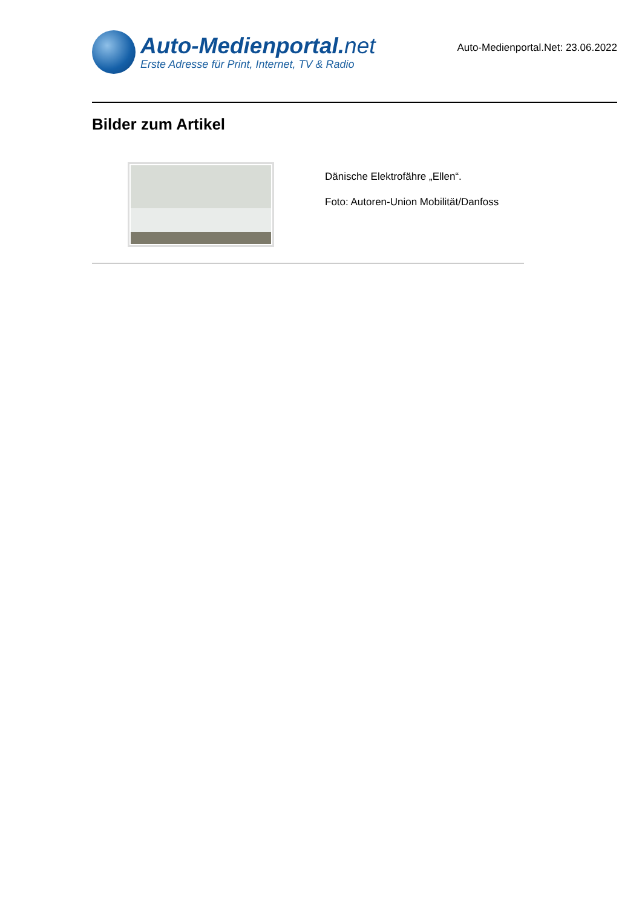Auto-Medienportal.net
Erste Adresse für Print, Internet, TV & Radio
Auto-Medienportal.Net: 23.06.2022
Bilder zum Artikel
Dänische Elektrofähre „Ellen“.
Foto: Autoren-Union Mobilität/Danfoss